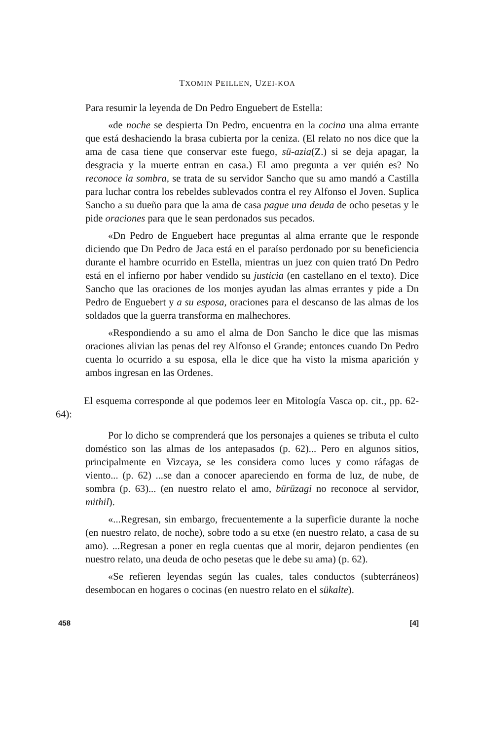TXOMIN PEILLEN, UZEI-KOA
Para resumir la leyenda de Dn Pedro Enguebert de Estella:
«de noche se despierta Dn Pedro, encuentra en la cocina una alma errante que está deshaciendo la brasa cubierta por la ceniza. (El relato no nos dice que la ama de casa tiene que conservar este fuego, sü-azia(Z.) si se deja apagar, la desgracia y la muerte entran en casa.) El amo pregunta a ver quién es? No reconoce la sombra, se trata de su servidor Sancho que su amo mandó a Castilla para luchar contra los rebeldes sublevados contra el rey Alfonso el Joven. Suplica Sancho a su dueño para que la ama de casa pague una deuda de ocho pesetas y le pide oraciones para que le sean perdonados sus pecados.
«Dn Pedro de Enguebert hace preguntas al alma errante que le responde diciendo que Dn Pedro de Jaca está en el paraíso perdonado por su beneficiencia durante el hambre ocurrido en Estella, mientras un juez con quien trató Dn Pedro está en el infierno por haber vendido su justicia (en castellano en el texto). Dice Sancho que las oraciones de los monjes ayudan las almas errantes y pide a Dn Pedro de Enguebert y a su esposa, oraciones para el descanso de las almas de los soldados que la guerra transforma en malhechores.
«Respondiendo a su amo el alma de Don Sancho le dice que las mismas oraciones alivian las penas del rey Alfonso el Grande; entonces cuando Dn Pedro cuenta lo ocurrido a su esposa, ella le dice que ha visto la misma aparición y ambos ingresan en las Ordenes.
El esquema corresponde al que podemos leer en Mitología Vasca op. cit., pp. 62-64):
Por lo dicho se comprenderá que los personajes a quienes se tributa el culto doméstico son las almas de los antepasados (p. 62)... Pero en algunos sitios, principalmente en Vizcaya, se les considera como luces y como ráfagas de viento... (p. 62) ...se dan a conocer apareciendo en forma de luz, de nube, de sombra (p. 63)... (en nuestro relato el amo, bürüzagi no reconoce al servidor, mithil).
«...Regresan, sin embargo, frecuentemente a la superficie durante la noche (en nuestro relato, de noche), sobre todo a su etxe (en nuestro relato, a casa de su amo). ...Regresan a poner en regla cuentas que al morir, dejaron pendientes (en nuestro relato, una deuda de ocho pesetas que le debe su ama) (p. 62).
«Se refieren leyendas según las cuales, tales conductos (subterráneos) desembocan en hogares o cocinas (en nuestro relato en el sükalte).
458 [4]